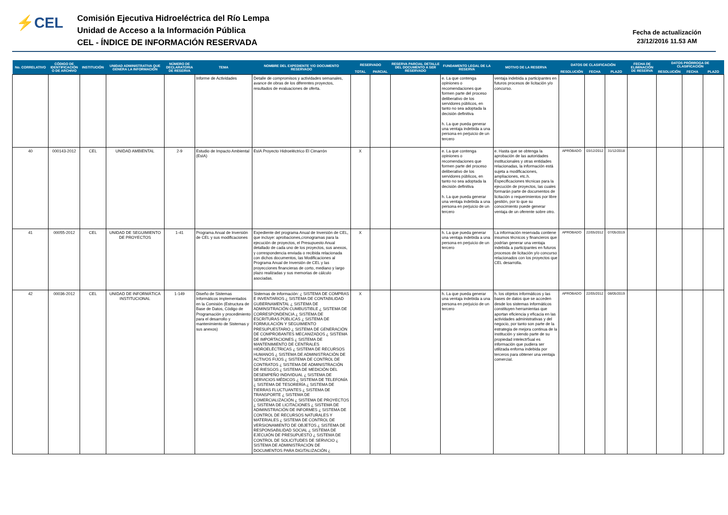⚡CEL
Comisión Ejecutiva Hidroeléctrica del Río Lempa
Unidad de Acceso a la Información Pública
CEL - ÍNDICE DE INFORMACIÓN RESERVADA
Fecha de actualización
23/12/2016 11.53 AM
| No. CORRELATIVO | CÓDIGO DE IDENTIFICACIÓN O DE ARCHIVO | INSTITUCIÓN | UNIDAD ADMINISTRATIVA QUE GENERA LA INFORMACIÓN | NÚMERO DE DECLARATORIA DE RESERVA | TEMA | NOMBRE DEL EXPEDIENTE Y/O DOCUMENTO RESERVADO | RESERVADO | | RESERVA PARCIAL DETALLE DEL DOCUMENTO A SER RESERVADO | FUNDAMENTO LEGAL DE LA RESERVA | MOTIVO DE LA RESERVA | DATOS DE CLASIFICACIÓN | | | FECHA DE ELIMINACIÓN DE RESERVA | DATOS PRÓRROGA DE CLASIFICACIÓN | | |
| --- | --- | --- | --- | --- | --- | --- | --- | --- | --- | --- | --- | --- | --- | --- | --- | --- | --- | --- |
| | | | | | | | TOTAL | PARCIAL | | | | RESOLUCIÓN | FECHA | PLAZO | | RESOLUCIÓN | FECHA | PLAZO |
| | | | | | Informe de Actividades | Detalle de compromisos y actividades semanales, avance de obras de los diferentes proyectos, resultados de evaluaciones de oferta. | | | | e. La que contenga opiniones o recomendaciones que formen parte del proceso deliberativo de los servidores públicos, en tanto no sea adoptada la decisión definitiva h. La que pueda generar una ventaja indebida a una persona en perjuicio de un tercero | ventaja indebida a participantes en futuros procesos de licitación y/o concurso. | | | | | | | |
| 40 | 000143-2012 | CEL | UNIDAD AMBIENTAL | 2-9 | Estudio de Impacto Ambiental (EsIA) | EsIA Proyecto Hidroeléctrico El Cimarrón | X | | | e. La que contenga opiniones o recomendaciones que formen parte del proceso deliberativo de los servidores públicos, en tanto no sea adoptada la decisión definitiva h. La que pueda generar una ventaja indebida a una persona en perjuicio de un tercero | e. Hasta que se obtenga la aprobación de las autoridades institucionales y otras entidades relacionadas, la información está sujeta a modificaciones, ampliaciones, etc.h. Especificaciones técnicas para la ejecución de proyectos, las cuales formarán parte de documentos de licitación o requerimientos por libre gestión, por lo que su conocimiento puede generar ventaja de un oferente sobre otro. | APROBADO | 03/12/2012 | 31/12/2018 | | | | |
| 41 | 00055-2012 | CEL | UNIDAD DE SEGUIMIENTO DE PROYECTOS | 1-41 | Programa Anual de Inversión de CEL y sus modificaciones | Expediente del programa Anual de Inversión de CEL, que incluye: aprobaciones,cronogramas para la ejecución de proyectos, el Presupuesto Anual detallado de cada uno de los proyectos, sus anexos, y correspondencia enviada o recibida relacionada con dichos documentos, las Modificaciones al Programa Anual de Inversión de CEL y las proyecciones financieras de corto, mediano y largo plazo realizadas y sus memorias de cálculo asociadas. | X | | | h. La que pueda generar una ventaja indebida a una persona en perjuicio de un tercero | La información reservada contiene insumos técnicos y financieros que podrían generar una ventaja indebida a participantes en futuros procesos de licitación y/o concurso relacionados con los proyectos que CEL desarrolla. | APROBADO | 22/05/2012 | 07/05/2019 | | | | |
| 42 | 00036-2012 | CEL | UNIDAD DE INFORMÁTICA INSTITUCIONAL | 1-149 | Diseño de Sistemas Informáticos implementados en la Comisión (Estructura de Base de Datos, Código de Programación y procedimiento para el desarrollo y mantenimiento de Sistemas y sus anexos) | Sistemas de información: ¿ SISTEMA DE COMPRAS E INVENTARIOS ¿ SISTEMA DE CONTABILIDAD GUBERNAMENTAL ¿ SISTEMA DE ADMINSITRACIÓN CUMBUSTIBLE ¿ SISTEMA DE CORRESPONDENCIA ¿ SISTEMA DE ESCRITURAS PÚBLICAS ¿ SISTEMA DE FORMULACIÓN Y SEGUIMIENTO PRESUPUESTARIO ¿ SISTEMA DE GENERACIÓN DE COMPROBANTES MECANIZADOS ¿ SISTEMA DE IMPORTACIONES ¿ SISTEMA DE MANTENIMIENTO DE CENTRALES HIDROELÉCTRICAS ¿ SISTEMA DE RECURSOS HUMANOS ¿ SISTEMA DE ADMINISTRACIÓN DE ACTIVOS FIJOS ¿ SISTEMA DE CONTROL DE CONTRATOS ¿ SISTEMA DE ADMINISTRACIÓN DE RIESGOS ¿ SISTEMA DE MEDICIÓN DEL DESEMPEÑO INDIVIDUAL ¿ SISTEMA DE SERVICIOS MÉDICOS ¿ SISTEMA DE TELEFONÍA ¿ SISTEMA DE TESORERÍA ¿ SISTEMA DE TIERRAS FLUCTUANTES ¿ SISTEMA DE TRANSPORTE ¿ SISTEMA DE COMERCIALIZACIÓN ¿ SISTEMA DE PROYECTOS ¿ SISTEMA DE LICITACIONES ¿ SISTEMA DE ADIMINSTRACIÓN DE INFORMES ¿ SISTEMA DE CONTROL DE RECURSOS NATURALES Y MATERIALES ¿ SISTEMA DE CONTROL DE VERSIONAMIENTO DE OBJETOS ¿ SISTEMA DE RESPONSABILIDAD SOCIAL ¿ SISTEMA DE EJECUIÓN DE PRESUPUESTO ¿ SISTEMA DE CONTROL DE SOLICITUDES DE SERVICIO ¿ SISTEMA DE ADMINISTRACIÓN DE DOCUMENTOS PARA DIGITALIZACIÓN ¿ | X | | | h. La que pueda generar una ventaja indebida a una persona en perjuicio de un tercero | h. los objetos informáticos y las bases de datos que se acceden desde los sistemas informáticos constituyen herramientas que aportan eficiencia y eficacia en las actividades administrativas y del negocio, por tanto son parte de la estrategia de mejora continua de la institución y siendo parte de su propiedad intelectr5ual es información que pudiera ser utilizada enforna indebida por terceros para obtener una ventaja comercial. | APROBADO | 22/05/2012 | 08/05/2019 | | | | |